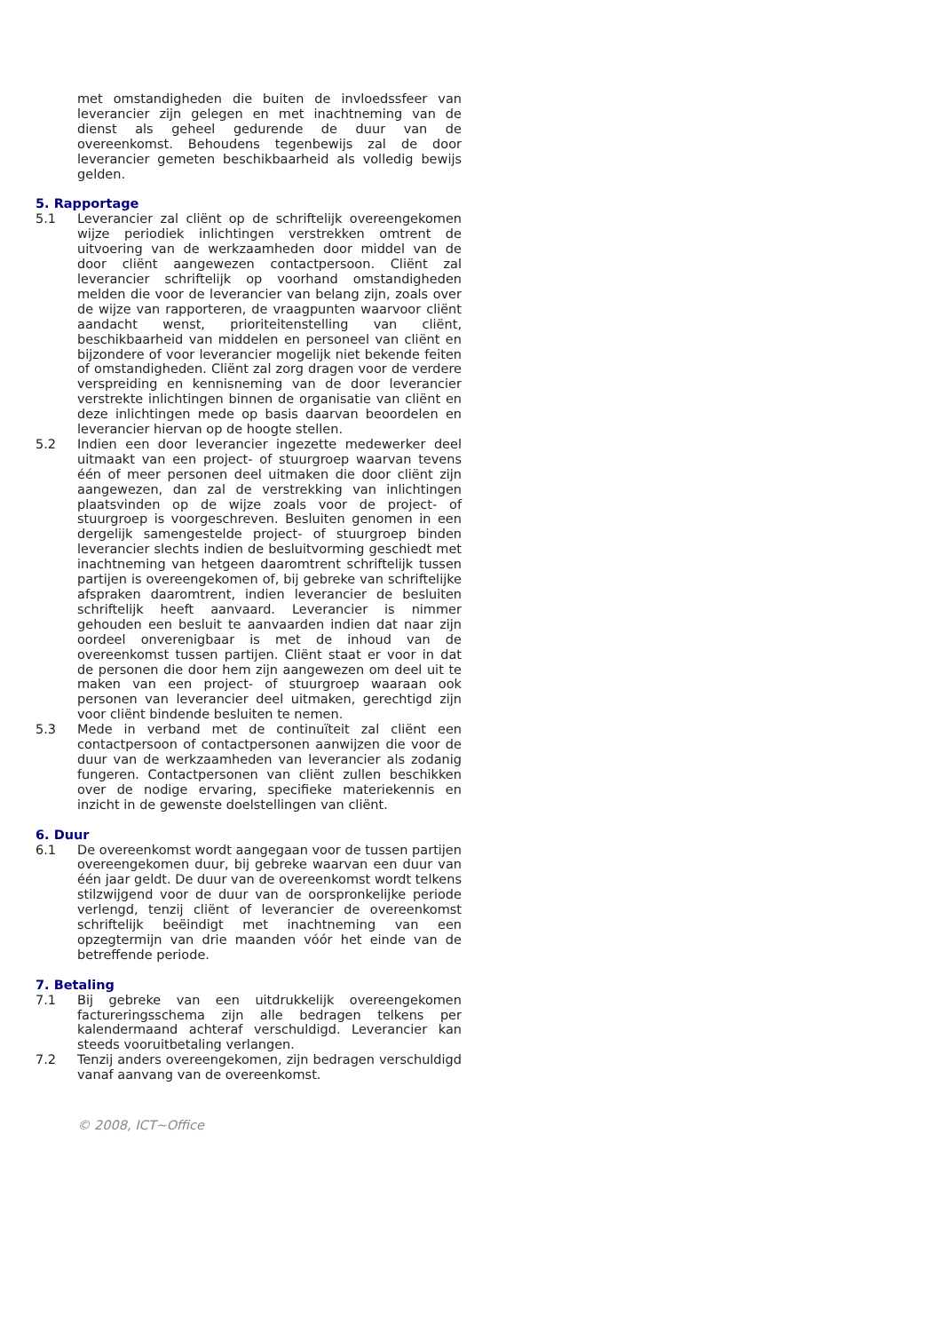met omstandigheden die buiten de invloedssfeer van leverancier zijn gelegen en met inachtneming van de dienst als geheel gedurende de duur van de overeenkomst. Behoudens tegenbewijs zal de door leverancier gemeten beschikbaarheid als volledig bewijs gelden.
5. Rapportage
5.1 Leverancier zal cliënt op de schriftelijk overeengekomen wijze periodiek inlichtingen verstrekken omtrent de uitvoering van de werkzaamheden door middel van de door cliënt aangewezen contactpersoon. Cliënt zal leverancier schriftelijk op voorhand omstandigheden melden die voor de leverancier van belang zijn, zoals over de wijze van rapporteren, de vraagpunten waarvoor cliënt aandacht wenst, prioriteitenstelling van cliënt, beschikbaarheid van middelen en personeel van cliënt en bijzondere of voor leverancier mogelijk niet bekende feiten of omstandigheden. Cliënt zal zorg dragen voor de verdere verspreiding en kennisneming van de door leverancier verstrekte inlichtingen binnen de organisatie van cliënt en deze inlichtingen mede op basis daarvan beoordelen en leverancier hiervan op de hoogte stellen.
5.2 Indien een door leverancier ingezette medewerker deel uitmaakt van een project- of stuurgroep waarvan tevens één of meer personen deel uitmaken die door cliënt zijn aangewezen, dan zal de verstrekking van inlichtingen plaatsvinden op de wijze zoals voor de project- of stuurgroep is voorgeschreven. Besluiten genomen in een dergelijk samengestelde project- of stuurgroep binden leverancier slechts indien de besluitvorming geschiedt met inachtneming van hetgeen daaromtrent schriftelijk tussen partijen is overeengekomen of, bij gebreke van schriftelijke afspraken daaromtrent, indien leverancier de besluiten schriftelijk heeft aanvaard. Leverancier is nimmer gehouden een besluit te aanvaarden indien dat naar zijn oordeel onverenigbaar is met de inhoud van de overeenkomst tussen partijen. Cliënt staat er voor in dat de personen die door hem zijn aangewezen om deel uit te maken van een project- of stuurgroep waaraan ook personen van leverancier deel uitmaken, gerechtigd zijn voor cliënt bindende besluiten te nemen.
5.3 Mede in verband met de continuïteit zal cliënt een contactpersoon of contactpersonen aanwijzen die voor de duur van de werkzaamheden van leverancier als zodanig fungeren. Contactpersonen van cliënt zullen beschikken over de nodige ervaring, specifieke materiekennis en inzicht in de gewenste doelstellingen van cliënt.
6. Duur
6.1 De overeenkomst wordt aangegaan voor de tussen partijen overeengekomen duur, bij gebreke waarvan een duur van één jaar geldt. De duur van de overeenkomst wordt telkens stilzwijgend voor de duur van de oorspronkelijke periode verlengd, tenzij cliënt of leverancier de overeenkomst schriftelijk beëindigt met inachtneming van een opzegtermijn van drie maanden vóór het einde van de betreffende periode.
7. Betaling
7.1 Bij gebreke van een uitdrukkelijk overeengekomen factureringsschema zijn alle bedragen telkens per kalendermaand achteraf verschuldigd. Leverancier kan steeds vooruitbetaling verlangen.
7.2 Tenzij anders overeengekomen, zijn bedragen verschuldigd vanaf aanvang van de overeenkomst.
© 2008, ICT~Office